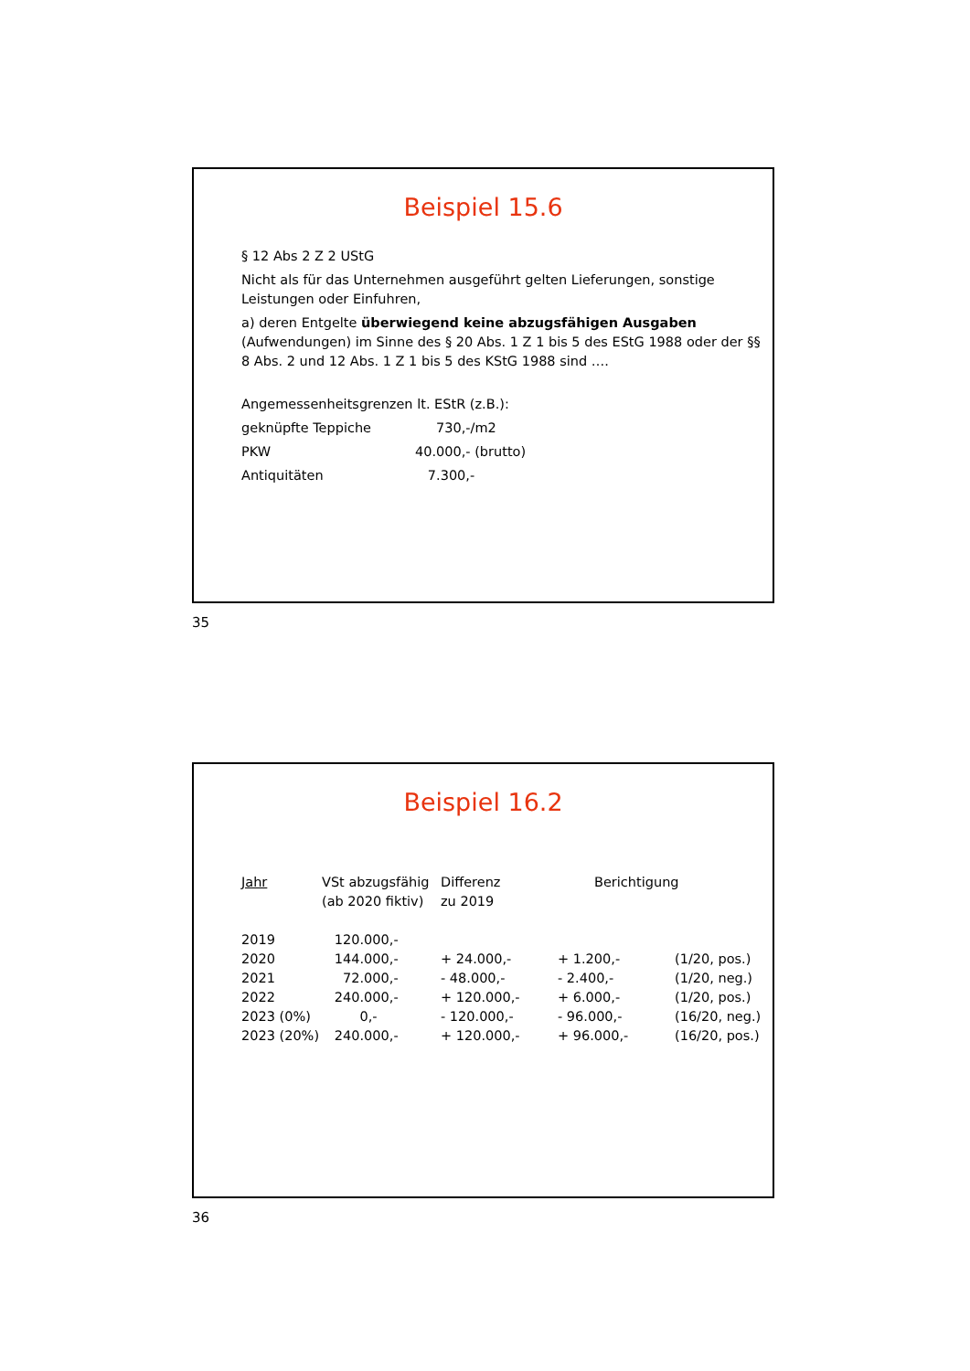Beispiel 15.6
§ 12 Abs 2 Z 2 UStG
Nicht als für das Unternehmen ausgeführt gelten Lieferungen, sonstige Leistungen oder Einfuhren,
a) deren Entgelte überwiegend keine abzugsfähigen Ausgaben (Aufwendungen) im Sinne des § 20 Abs. 1 Z 1 bis 5 des EStG 1988 oder der §§ 8 Abs. 2 und 12 Abs. 1 Z 1 bis 5 des KStG 1988 sind ….
Angemessenheitsgrenzen lt. EStR (z.B.):
| geknüpfte Teppiche | 730,-/m2 |
| PKW | 40.000,- (brutto) |
| Antiquitäten | 7.300,- |
35
Beispiel 16.2
| Jahr | VSt abzugsfähig (ab 2020 fiktiv) | Differenz zu 2019 | Berichtigung | |
| --- | --- | --- | --- | --- |
| 2019 | 120.000,- | | | |
| 2020 | 144.000,- | + 24.000,- | + 1.200,- | (1/20, pos.) |
| 2021 | 72.000,- | - 48.000,- | - 2.400,- | (1/20, neg.) |
| 2022 | 240.000,- | + 120.000,- | + 6.000,- | (1/20, pos.) |
| 2023 (0%) | 0,- | - 120.000,- | - 96.000,- | (16/20, neg.) |
| 2023 (20%) | 240.000,- | + 120.000,- | + 96.000,- | (16/20, pos.) |
36